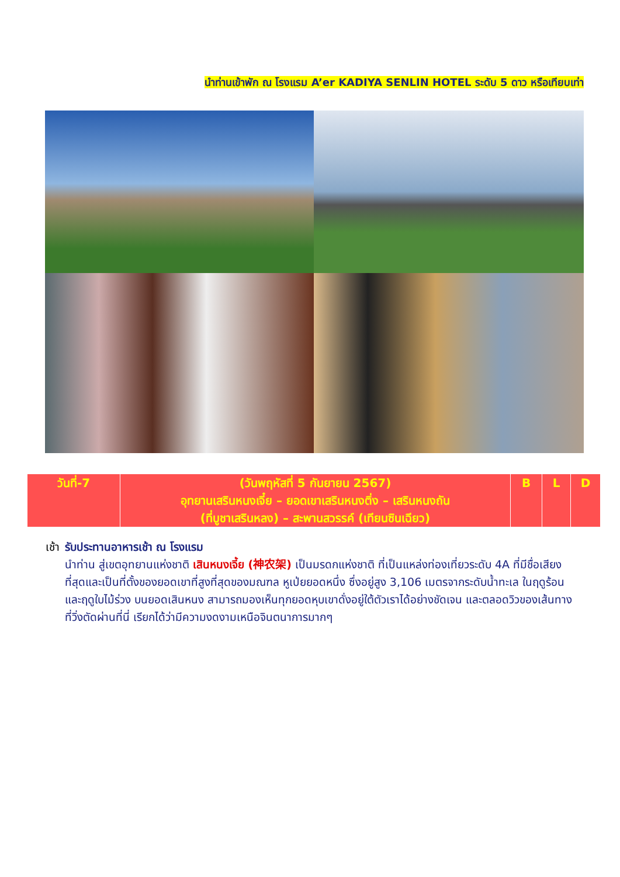นำท่านเข้าพัก ณ โรงแรม A’er KADIYA SENLIN HOTEL ระดับ 5 ดาว หรือเทียบเท่า
| วันที่-7 | (วันพฤหัสที่ 5 กันยายน 2567) อุทยานเสรินหนงเจี๋ย – ยอดเขาเสรินหนงติ่ง – เสรินหนงถัน (ที่บูชาเสรินหลง) – สะพานสวรรค์ (เทียนซินเฉียว) | B | L | D |
เช้า รับประทานอาหารเช้า ณ โรงแรม
นำท่าน สู่เขตอุทยานแห่งชาติ เสินหนงเจี้ย (神农架) เป็นมรดกแห่งชาติ ที่เป็นแหล่งท่องเที่ยวระดับ 4A ที่มีชื่อเสียงที่สุดและเป็นที่ตั้งของยอดเขาที่สูงที่สุดของมณฑล หูเป่ยยอดหนึ่ง ซึ่งอยู่สูง 3,106 เมตรจากระดับน้ำทะเล ในฤดูร้อน และฤดูใบไม้ร่วง บนยอดเสินหนง สามารถมองเห็นทุกยอดหุบเขาดั่งอยู่ใต้ตัวเราได้อย่างชัดเจน และตลอดวิวของเส้นทางที่วิ่งตัดผ่านที่นี่ เรียกได้ว่ามีความงดงามเหนือจินตนาการมากๆ